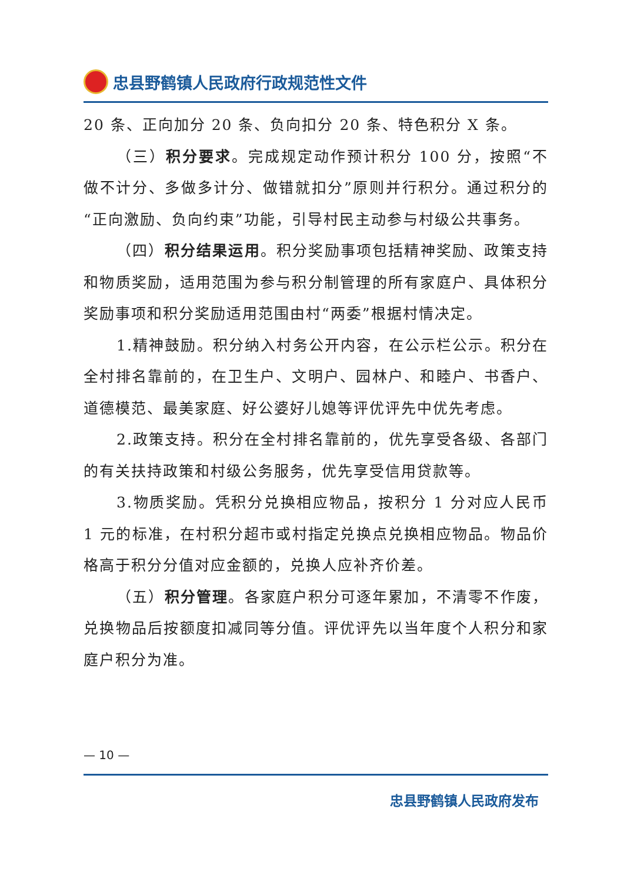忠县野鹤镇人民政府行政规范性文件
20 条、正向加分 20 条、负向扣分 20 条、特色积分 X 条。
（三）积分要求。完成规定动作预计积分 100 分，按照“不做不计分、多做多计分、做错就扣分”原则并行积分。通过积分的“正向激励、负向约束”功能，引导村民主动参与村级公共事务。
（四）积分结果运用。积分奖励事项包括精神奖励、政策支持和物质奖励，适用范围为参与积分制管理的所有家庭户、具体积分奖励事项和积分奖励适用范围由村“两委”根据村情决定。
1.精神鼓励。积分纳入村务公开内容，在公示栏公示。积分在全村排名靠前的，在卫生户、文明户、园林户、和睦户、书香户、道德模范、最美家庭、好公婆好儿媳等评优评先中优先考虑。
2.政策支持。积分在全村排名靠前的，优先享受各级、各部门的有关扶持政策和村级公务服务，优先享受信用贷款等。
3.物质奖励。凭积分兑换相应物品，按积分 1 分对应人民币 1 元的标准，在村积分超市或村指定兑换点兑换相应物品。物品价格高于积分分值对应金额的，兑换人应补齐价差。
（五）积分管理。各家庭户积分可逐年累加，不清零不作废，兑换物品后按额度扣减同等分值。评优评先以当年度个人积分和家庭户积分为准。
— 10 —
忠县野鹤镇人民政府发布